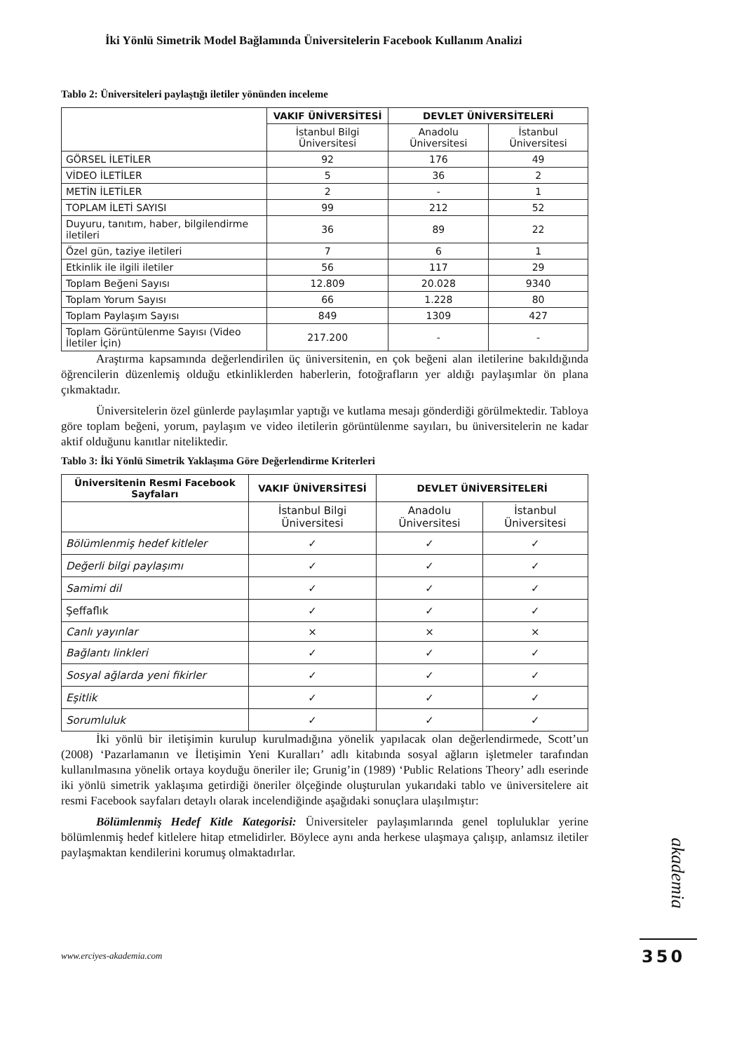İki Yönlü Simetrik Model Bağlamında Üniversitelerin Facebook Kullanım Analizi
Tablo 2: Üniversiteleri paylaştığı iletiler yönünden inceleme
| | VAKIF ÜNİVERSİTESİ | DEVLET ÜNİVERSİTELERİ | |
| | İstanbul Bilgi Üniversitesi | Anadolu Üniversitesi | İstanbul Üniversitesi |
| GÖRSEL İLETİLER | 92 | 176 | 49 |
| VİDEO İLETİLER | 5 | 36 | 2 |
| METİN İLETİLER | 2 | - | 1 |
| TOPLAM İLETİ SAYISI | 99 | 212 | 52 |
| Duyuru, tanıtım, haber, bilgilendirme iletileri | 36 | 89 | 22 |
| Özel gün, taziye iletileri | 7 | 6 | 1 |
| Etkinlik ile ilgili iletiler | 56 | 117 | 29 |
| Toplam Beğeni Sayısı | 12.809 | 20.028 | 9340 |
| Toplam Yorum Sayısı | 66 | 1.228 | 80 |
| Toplam Paylaşım Sayısı | 849 | 1309 | 427 |
| Toplam Görüntülenme Sayısı (Video İletiler İçin) | 217.200 | - | - |
Araştırma kapsamında değerlendirilen üç üniversitenin, en çok beğeni alan iletilerine bakıldığında öğrencilerin düzenlemiş olduğu etkinliklerden haberlerin, fotoğrafların yer aldığı paylaşımlar ön plana çıkmaktadır.
Üniversitelerin özel günlerde paylaşımlar yaptığı ve kutlama mesajı gönderdiği görülmektedir. Tabloya göre toplam beğeni, yorum, paylaşım ve video iletilerin görüntülenme sayıları, bu üniversitelerin ne kadar aktif olduğunu kanıtlar niteliktedir.
Tablo 3: İki Yönlü Simetrik Yaklaşıma Göre Değerlendirme Kriterleri
| Üniversitenin Resmi Facebook Sayfaları | VAKIF ÜNİVERSİTESİ | DEVLET ÜNİVERSİTELERİ | |
| --- | --- | --- | --- |
| | İstanbul Bilgi Üniversitesi | Anadolu Üniversitesi | İstanbul Üniversitesi |
| Bölümlenmiş hedef kitleler | ✓ | ✓ | ✓ |
| Değerli bilgi paylaşımı | ✓ | ✓ | ✓ |
| Samimi dil | ✓ | ✓ | ✓ |
| Şeffaflık | ✓ | ✓ | ✓ |
| Canlı yayınlar | × | × | × |
| Bağlantı linkleri | ✓ | ✓ | ✓ |
| Sosyal ağlarda yeni fikirler | ✓ | ✓ | ✓ |
| Eşitlik | ✓ | ✓ | ✓ |
| Sorumluluk | ✓ | ✓ | ✓ |
İki yönlü bir iletişimin kurulup kurulmadığına yönelik yapılacak olan değerlendirmede, Scott’un (2008) ‘Pazarlamanın ve İletişimin Yeni Kuralları’ adlı kitabında sosyal ağların işletmeler tarafından kullanılmasına yönelik ortaya koyduğu öneriler ile; Grunig’in (1989) ‘Public Relations Theory’ adlı eserinde iki yönlü simetrik yaklaşıma getirdiği öneriler ölçeğinde oluşturulan yukarıdaki tablo ve üniversitelere ait resmi Facebook sayfaları detaylı olarak incelendiğinde aşağıdaki sonuçlara ulaşılmıştır:
Bölümlenmiş Hedef Kitle Kategorisi: Üniversiteler paylaşımlarında genel topluluklar yerine bölümlenmiş hedef kitlelere hitap etmelidirler. Böylece aynı anda herkese ulaşmaya çalışıp, anlamsız iletiler paylaşmaktan kendilerini korumuş olmaktadırlar.
akademia
www.erciyes-akademia.com 350